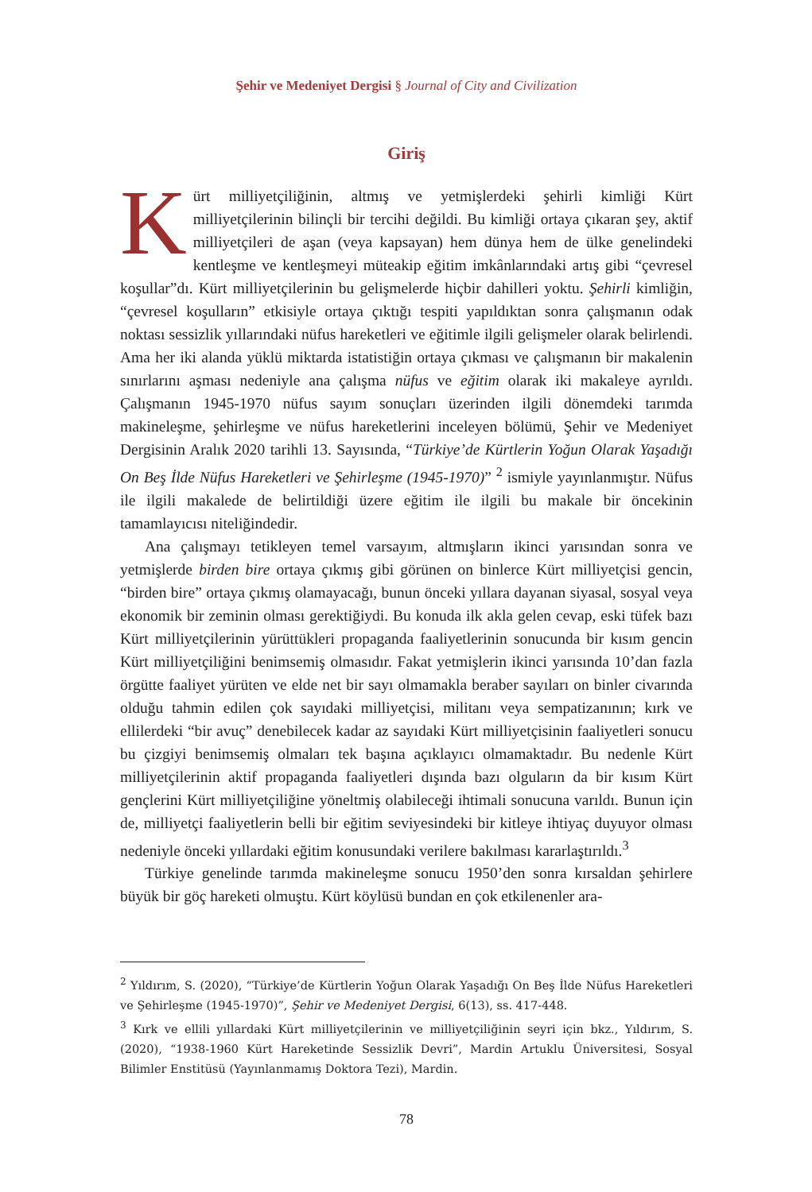Şehir ve Medeniyet Dergisi § Journal of City and Civilization
Giriş
Kürt milliyetçiliğinin, altmış ve yetmişlerdeki şehirli kimliği Kürt milliyetçilerinin bilinçli bir tercihi değildi. Bu kimliği ortaya çıkaran şey, aktif milliyetçileri de aşan (veya kapsayan) hem dünya hem de ülke genelindeki kentleşme ve kentleşmeyi müteakip eğitim imkânlarındaki artış gibi “çevresel koşullar”dı. Kürt milliyetçilerinin bu gelişmelerde hiçbir dahilleri yoktu. Şehirli kimliğin, “çevresel koşulların” etkisiyle ortaya çıktığı tespiti yapıldıktan sonra çalışmanın odak noktası sessizlik yıllarındaki nüfus hareketleri ve eğitimle ilgili gelişmeler olarak belirlendi. Ama her iki alanda yüklü miktarda istatistiğin ortaya çıkması ve çalışmanın bir makalenin sınırlarını aşması nedeniyle ana çalışma nüfus ve eğitim olarak iki makaleye ayrıldı. Çalışmanın 1945-1970 nüfus sayım sonuçları üzerinden ilgili dönemdeki tarımda makineleşme, şehirleşme ve nüfus hareketlerini inceleyen bölümü, Şehir ve Medeniyet Dergisinin Aralık 2020 tarihli 13. Sayısında, “Türkiye’de Kürtlerin Yoğun Olarak Yaşadığı On Beş İlde Nüfus Hareketleri ve Şehirleşme (1945-1970)” <sup>2</sup> ismiyle yayınlanmıştır. Nüfus ile ilgili makalede de belirtildiği üzere eğitim ile ilgili bu makale bir öncekinin tamamlayıcısı niteliğindedir.
Ana çalışmayı tetikleyen temel varsayım, altmışların ikinci yarısından sonra ve yetmişlerde birden bire ortaya çıkmış gibi görünen on binlerce Kürt milliyetçisi gencin, “birden bire” ortaya çıkmış olamayacağı, bunun önceki yıllara dayanan siyasal, sosyal veya ekonomik bir zeminin olması gerektiğiydi. Bu konuda ilk akla gelen cevap, eski tüfek bazı Kürt milliyetçilerinin yürüttükleri propaganda faaliyetlerinin sonucunda bir kısım gencin Kürt milliyetçiliğini benimsemiş olmasıdır. Fakat yetmişlerin ikinci yarısında 10’dan fazla örgütte faaliyet yürüten ve elde net bir sayı olmamakla beraber sayıları on binler civarında olduğu tahmin edilen çok sayıdaki milliyetçisi, militanı veya sempatizanının; kırk ve ellilerdeki “bir avuç” denebilecek kadar az sayıdaki Kürt milliyetçisinin faaliyetleri sonucu bu çizgiyi benimsemiş olmaları tek başına açıklayıcı olmamaktadır. Bu nedenle Kürt milliyetçilerinin aktif propaganda faaliyetleri dışında bazı olguların da bir kısım Kürt gençlerini Kürt milliyetçiliğine yöneltmiş olabileceği ihtimali sonucuna varıldı. Bunun için de, milliyetçi faaliyetlerin belli bir eğitim seviyesindeki bir kitleye ihtiyaç duyuyor olması nedeniyle önceki yıllardaki eğitim konusundaki verilere bakılması kararlaştırıldı.<sup>3</sup>
Türkiye genelinde tarımda makineleşme sonucu 1950’den sonra kırsaldan şehirlere büyük bir göç hareketi olmuştu. Kürt köylüsü bundan en çok etkilenenler ara-
<sup>2</sup> Yıldırım, S. (2020), “Türkiye’de Kürtlerin Yoğun Olarak Yaşadığı On Beş İlde Nüfus Hareketleri ve Şehirleşme (1945-1970)”, Şehir ve Medeniyet Dergisi, 6(13), ss. 417-448.
<sup>3</sup> Kırk ve ellili yıllardaki Kürt milliyetçilerinin ve milliyetçiliğinin seyri için bkz., Yıldırım, S. (2020), “1938-1960 Kürt Hareketinde Sessizlik Devri”, Mardin Artuklu Üniversitesi, Sosyal Bilimler Enstitüsü (Yayınlanmamış Doktora Tezi), Mardin.
78